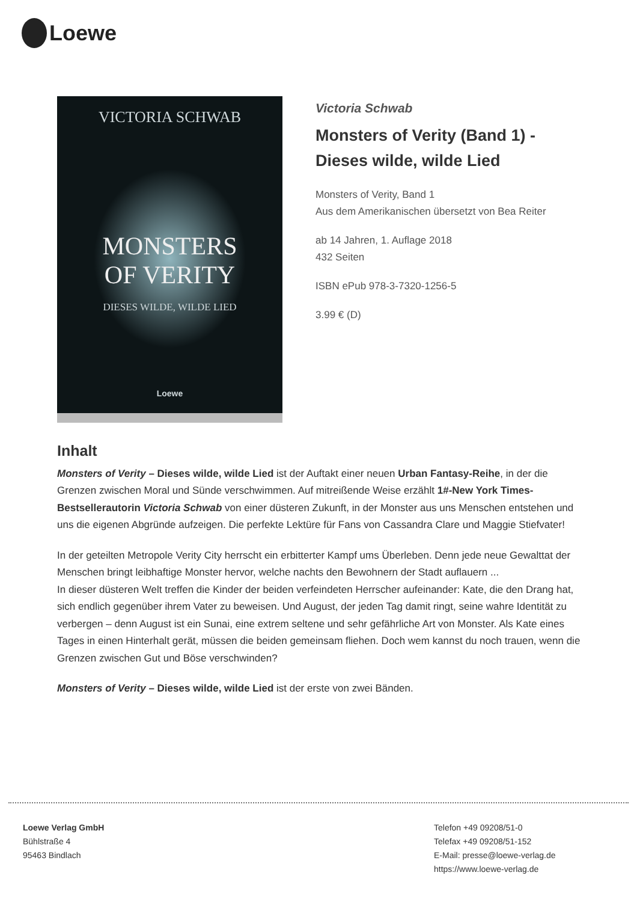Loewe
VICTORIA SCHWAB
MONSTERS
OF VERITY
DIESES WILDE, WILDE LIED
Loewe
Victoria Schwab
Monsters of Verity (Band 1) -
Dieses wilde, wilde Lied
Monsters of Verity, Band 1
Aus dem Amerikanischen übersetzt von Bea Reiter
ab 14 Jahren, 1. Auflage 2018
432 Seiten
ISBN ePub 978-3-7320-1256-5
3.99 € (D)
Inhalt
Monsters of Verity – Dieses wilde, wilde Lied ist der Auftakt einer neuen Urban Fantasy-Reihe, in der die Grenzen zwischen Moral und Sünde verschwimmen. Auf mitreißende Weise erzählt 1#-New York Times-Bestsellerautorin Victoria Schwab von einer düsteren Zukunft, in der Monster aus uns Menschen entstehen und uns die eigenen Abgründe aufzeigen. Die perfekte Lektüre für Fans von Cassandra Clare und Maggie Stiefvater!
In der geteilten Metropole Verity City herrscht ein erbitterter Kampf ums Überleben. Denn jede neue Gewalttat der Menschen bringt leibhaftige Monster hervor, welche nachts den Bewohnern der Stadt auflauern ...
In dieser düsteren Welt treffen die Kinder der beiden verfeindeten Herrscher aufeinander: Kate, die den Drang hat, sich endlich gegenüber ihrem Vater zu beweisen. Und August, der jeden Tag damit ringt, seine wahre Identität zu verbergen – denn August ist ein Sunai, eine extrem seltene und sehr gefährliche Art von Monster. Als Kate eines Tages in einen Hinterhalt gerät, müssen die beiden gemeinsam fliehen. Doch wem kannst du noch trauen, wenn die Grenzen zwischen Gut und Böse verschwinden?
Monsters of Verity – Dieses wilde, wilde Lied ist der erste von zwei Bänden.
Loewe Verlag GmbH
Bühlstraße 4
95463 Bindlach
Telefon +49 09208/51-0
Telefax +49 09208/51-152
E-Mail: presse@loewe-verlag.de
https://www.loewe-verlag.de